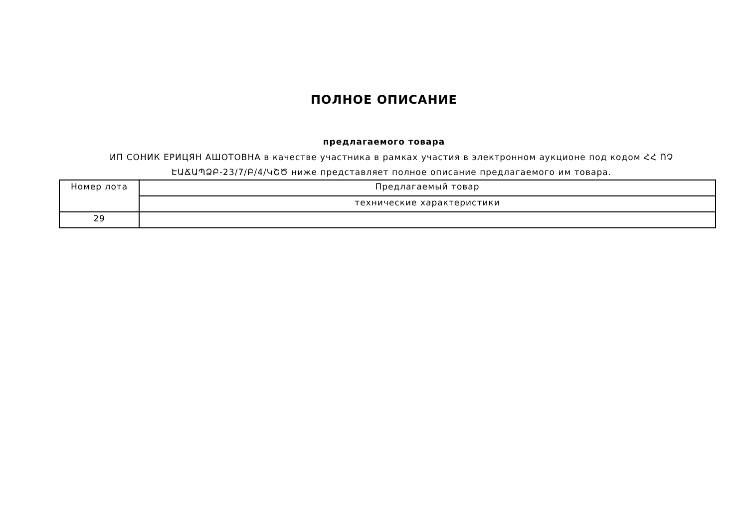ПОЛНОЕ ОПИСАНИЕ
предлагаемого товара
ИП СОНИК ЕРИЦЯН АШОТОВНА в качестве участника в рамках участия в электронном аукционе под кодом ՀՀ ՈՉ ԷԱՃԱՊՁԲ-23/7/Բ/4/ԿՇԾ ниже представляет полное описание предлагаемого им товара.
| Номер лота | Предлагаемый товар |
| | технические характеристики |
| 29 | |